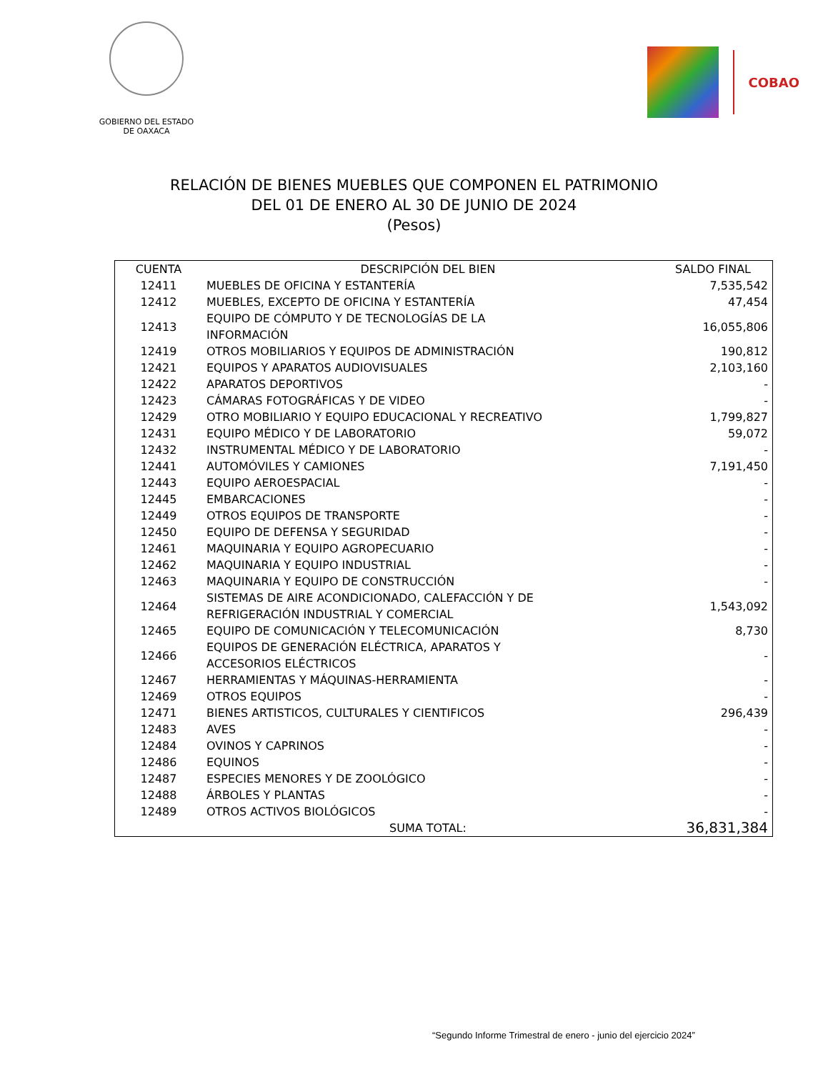GOBIERNO DEL ESTADO
DE OAXACA
COBAO
RELACIÓN DE BIENES MUEBLES QUE COMPONEN EL PATRIMONIO
DEL 01 DE ENERO AL 30 DE JUNIO DE 2024
(Pesos)
| CUENTA | DESCRIPCIÓN DEL BIEN | SALDO FINAL |
| --- | --- | --- |
| 12411 | MUEBLES DE OFICINA Y ESTANTERÍA | 7,535,542 |
| 12412 | MUEBLES, EXCEPTO DE OFICINA Y ESTANTERÍA | 47,454 |
| 12413 | EQUIPO DE CÓMPUTO Y DE TECNOLOGÍAS DE LA INFORMACIÓN | 16,055,806 |
| 12419 | OTROS MOBILIARIOS Y EQUIPOS DE ADMINISTRACIÓN | 190,812 |
| 12421 | EQUIPOS Y APARATOS AUDIOVISUALES | 2,103,160 |
| 12422 | APARATOS DEPORTIVOS | - |
| 12423 | CÁMARAS FOTOGRÁFICAS Y DE VIDEO | - |
| 12429 | OTRO MOBILIARIO Y EQUIPO EDUCACIONAL Y RECREATIVO | 1,799,827 |
| 12431 | EQUIPO MÉDICO Y DE LABORATORIO | 59,072 |
| 12432 | INSTRUMENTAL MÉDICO Y DE LABORATORIO | - |
| 12441 | AUTOMÓVILES Y CAMIONES | 7,191,450 |
| 12443 | EQUIPO AEROESPACIAL | - |
| 12445 | EMBARCACIONES | - |
| 12449 | OTROS EQUIPOS DE TRANSPORTE | - |
| 12450 | EQUIPO DE DEFENSA Y SEGURIDAD | - |
| 12461 | MAQUINARIA Y EQUIPO AGROPECUARIO | - |
| 12462 | MAQUINARIA Y EQUIPO INDUSTRIAL | - |
| 12463 | MAQUINARIA Y EQUIPO DE CONSTRUCCIÓN | - |
| 12464 | SISTEMAS DE AIRE ACONDICIONADO, CALEFACCIÓN Y DE REFRIGERACIÓN INDUSTRIAL Y COMERCIAL | 1,543,092 |
| 12465 | EQUIPO DE COMUNICACIÓN Y TELECOMUNICACIÓN | 8,730 |
| 12466 | EQUIPOS DE GENERACIÓN ELÉCTRICA, APARATOS Y ACCESORIOS ELÉCTRICOS | - |
| 12467 | HERRAMIENTAS Y MÁQUINAS-HERRAMIENTA | - |
| 12469 | OTROS EQUIPOS | - |
| 12471 | BIENES ARTISTICOS, CULTURALES Y CIENTIFICOS | 296,439 |
| 12483 | AVES | - |
| 12484 | OVINOS Y CAPRINOS | - |
| 12486 | EQUINOS | - |
| 12487 | ESPECIES MENORES Y DE ZOOLÓGICO | - |
| 12488 | ÁRBOLES Y PLANTAS | - |
| 12489 | OTROS ACTIVOS BIOLÓGICOS | - |
| | SUMA TOTAL: | 36,831,384 |
“Segundo Informe Trimestral de enero - junio del ejercicio 2024”